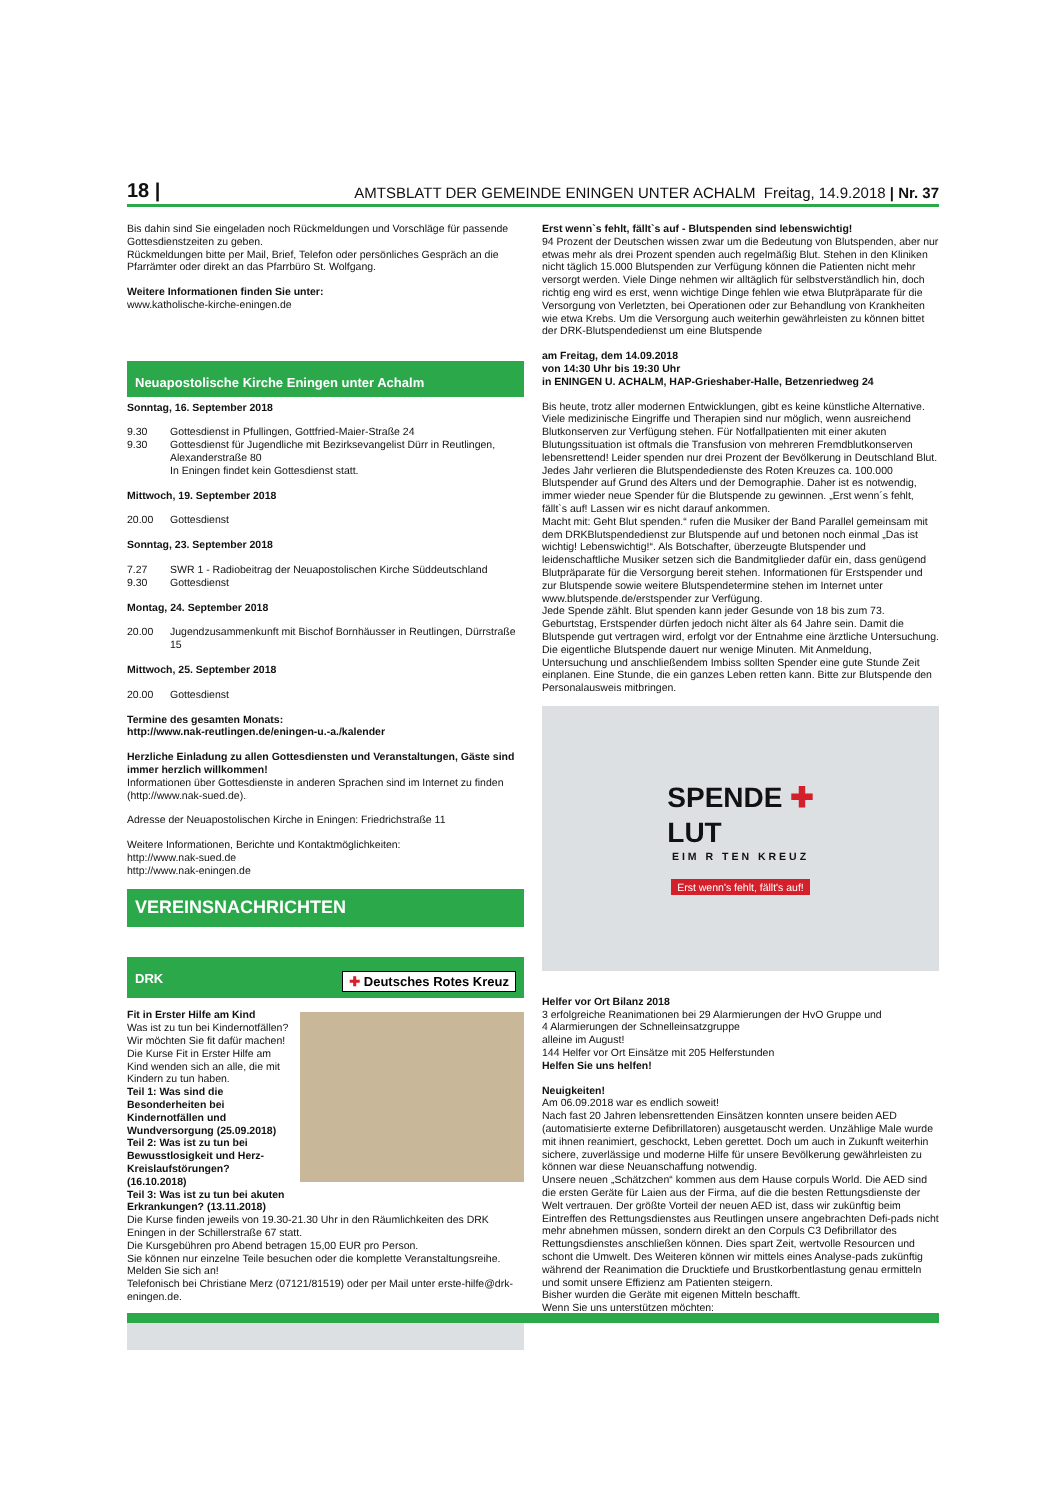18 | AMTSBLATT DER GEMEINDE ENINGEN UNTER ACHALM Freitag, 14.9.2018 | Nr. 37
Bis dahin sind Sie eingeladen noch Rückmeldungen und Vorschläge für passende Gottesdienstzeiten zu geben.
Rückmeldungen bitte per Mail, Brief, Telefon oder persönliches Gespräch an die Pfarrämter oder direkt an das Pfarrbüro St. Wolfgang.
Weitere Informationen finden Sie unter:
www.katholische-kirche-eningen.de
Neuapostolische Kirche Eningen unter Achalm
Sonntag, 16. September 2018
9.30 Gottesdienst in Pfullingen, Gottfried-Maier-Straße 24
9.30 Gottesdienst für Jugendliche mit Bezirksevangelist Dürr in Reutlingen, Alexanderstraße 80
In Eningen findet kein Gottesdienst statt.
Mittwoch, 19. September 2018
20.00 Gottesdienst
Sonntag, 23. September 2018
7.27 SWR 1 - Radiobeitrag der Neuapostolischen Kirche Süddeutschland
9.30 Gottesdienst
Montag, 24. September 2018
20.00 Jugendzusammenkunft mit Bischof Bornhäusser in Reutlingen, Dürrstraße 15
Mittwoch, 25. September 2018
20.00 Gottesdienst
Termine des gesamten Monats:
http://www.nak-reutlingen.de/eningen-u.-a./kalender
Herzliche Einladung zu allen Gottesdiensten und Veranstaltungen, Gäste sind immer herzlich willkommen!
Informationen über Gottesdienste in anderen Sprachen sind im Internet zu finden (http://www.nak-sued.de).
Adresse der Neuapostolischen Kirche in Eningen: Friedrichstraße 11
Weitere Informationen, Berichte und Kontaktmöglichkeiten:
http://www.nak-sued.de
http://www.nak-eningen.de
VEREINSNACHRICHTEN
DRK ✚ Deutsches Rotes Kreuz
Fit in Erster Hilfe am Kind
Was ist zu tun bei Kindernotfällen? Wir möchten Sie fit dafür machen!
Die Kurse Fit in Erster Hilfe am Kind wenden sich an alle, die mit Kindern zu tun haben.
Teil 1: Was sind die Besonderheiten bei Kindernotfällen und Wundversorgung (25.09.2018)
Teil 2: Was ist zu tun bei Bewusstlosigkeit und Herz-Kreislaufstörungen? (16.10.2018)
Teil 3: Was ist zu tun bei akuten Erkrankungen? (13.11.2018)
Die Kurse finden jeweils von 19.30-21.30 Uhr in den Räumlichkeiten des DRK Eningen in der Schillerstraße 67 statt.
Die Kursgebühren pro Abend betragen 15,00 EUR pro Person.
Sie können nur einzelne Teile besuchen oder die komplette Veranstaltungsreihe. Melden Sie sich an!
Telefonisch bei Christiane Merz (07121/81519) oder per Mail unter erste-hilfe@drk-eningen.de.
Erst wenn`s fehlt, fällt`s auf - Blutspenden sind lebenswichtig!
94 Prozent der Deutschen wissen zwar um die Bedeutung von Blutspenden, aber nur etwas mehr als drei Prozent spenden auch regelmäßig Blut. Stehen in den Kliniken nicht täglich 15.000 Blutspenden zur Verfügung können die Patienten nicht mehr versorgt werden. Viele Dinge nehmen wir alltäglich für selbstverständlich hin, doch richtig eng wird es erst, wenn wichtige Dinge fehlen wie etwa Blutpräparate für die Versorgung von Verletzten, bei Operationen oder zur Behandlung von Krankheiten wie etwa Krebs. Um die Versorgung auch weiterhin gewährleisten zu können bittet der DRK-Blutspendedienst um eine Blutspende
am Freitag, dem 14.09.2018
von 14:30 Uhr bis 19:30 Uhr
in ENINGEN U. ACHALM, HAP-Grieshaber-Halle, Betzenriedweg 24
Bis heute, trotz aller modernen Entwicklungen, gibt es keine künstliche Alternative. Viele medizinische Eingriffe und Therapien sind nur möglich, wenn ausreichend Blutkonserven zur Verfügung stehen. Für Notfallpatienten mit einer akuten Blutungssituation ist oftmals die Transfusion von mehreren Fremdblutkonserven lebensrettend! Leider spenden nur drei Prozent der Bevölkerung in Deutschland Blut. Jedes Jahr verlieren die Blutspendedienste des Roten Kreuzes ca. 100.000 Blutspender auf Grund des Alters und der Demographie. Daher ist es notwendig, immer wieder neue Spender für die Blutspende zu gewinnen. „Erst wenn´s fehlt, fällt`s auf! Lassen wir es nicht darauf ankommen.
Macht mit: Geht Blut spenden.“ rufen die Musiker der Band Parallel gemeinsam mit dem DRKBlutspendedienst zur Blutspende auf und betonen noch einmal „Das ist wichtig! Lebenswichtig!“. Als Botschafter, überzeugte Blutspender und leidenschaftliche Musiker setzen sich die Bandmitglieder dafür ein, dass genügend Blutpräparate für die Versorgung bereit stehen. Informationen für Erstspender und zur Blutspende sowie weitere Blutspendetermine stehen im Internet unter www.blutspende.de/erstspender zur Verfügung.
Jede Spende zählt. Blut spenden kann jeder Gesunde von 18 bis zum 73. Geburtstag, Erstspender dürfen jedoch nicht älter als 64 Jahre sein. Damit die Blutspende gut vertragen wird, erfolgt vor der Entnahme eine ärztliche Untersuchung. Die eigentliche Blutspende dauert nur wenige Minuten. Mit Anmeldung, Untersuchung und anschließendem Imbiss sollten Spender eine gute Stunde Zeit einplanen. Eine Stunde, die ein ganzes Leben retten kann. Bitte zur Blutspende den Personalausweis mitbringen.
SPENDE ✚
LUT
EIM R TEN KREUZ
Erst wenn's fehlt, fällt's auf!
Helfer vor Ort Bilanz 2018
3 erfolgreiche Reanimationen bei 29 Alarmierungen der HvO Gruppe und
4 Alarmierungen der Schnelleinsatzgruppe
alleine im August!
144 Helfer vor Ort Einsätze mit 205 Helferstunden
Helfen Sie uns helfen!
Neuigkeiten!
Am 06.09.2018 war es endlich soweit!
Nach fast 20 Jahren lebensrettenden Einsätzen konnten unsere beiden AED (automatisierte externe Defibrillatoren) ausgetauscht werden. Unzählige Male wurde mit ihnen reanimiert, geschockt, Leben gerettet. Doch um auch in Zukunft weiterhin sichere, zuverlässige und moderne Hilfe für unsere Bevölkerung gewährleisten zu können war diese Neuanschaffung notwendig.
Unsere neuen „Schätzchen“ kommen aus dem Hause corpuls World. Die AED sind die ersten Geräte für Laien aus der Firma, auf die die besten Rettungsdienste der Welt vertrauen. Der größte Vorteil der neuen AED ist, dass wir zukünftig beim Eintreffen des Rettungsdienstes aus Reutlingen unsere angebrachten Defi-pads nicht mehr abnehmen müssen, sondern direkt an den Corpuls C3 Defibrillator des Rettungsdienstes anschließen können. Dies spart Zeit, wertvolle Resourcen und schont die Umwelt. Des Weiteren können wir mittels eines Analyse-pads zukünftig während der Reanimation die Drucktiefe und Brustkorbentlastung genau ermitteln und somit unsere Effizienz am Patienten steigern.
Bisher wurden die Geräte mit eigenen Mitteln beschafft.
Wenn Sie uns unterstützen möchten: